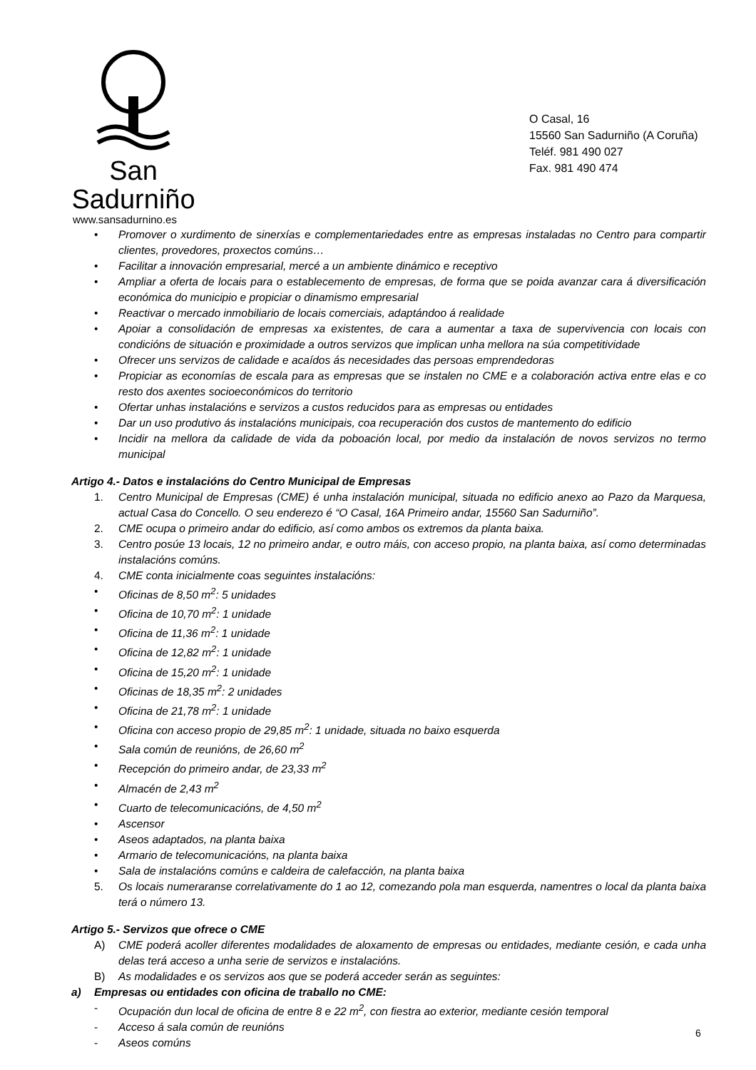San Sadurniño
www.sansadurnino.es
O Casal, 16
15560 San Sadurniño (A Coruña)
Teléf. 981 490 027
Fax. 981 490 474
• Promover o xurdimento de sinerxías e complementariedades entre as empresas instaladas no Centro para compartir clientes, provedores, proxectos comúns…
• Facilitar a innovación empresarial, mercé a un ambiente dinámico e receptivo
• Ampliar a oferta de locais para o establecemento de empresas, de forma que se poida avanzar cara á diversificación económica do municipio e propiciar o dinamismo empresarial
• Reactivar o mercado inmobiliario de locais comerciais, adaptándoo á realidade
• Apoiar a consolidación de empresas xa existentes, de cara a aumentar a taxa de supervivencia con locais con condicións de situación e proximidade a outros servizos que implican unha mellora na súa competitividade
• Ofrecer uns servizos de calidade e acaídos ás necesidades das persoas emprendedoras
• Propiciar as economías de escala para as empresas que se instalen no CME e a colaboración activa entre elas e co resto dos axentes socioeconómicos do territorio
• Ofertar unhas instalacións e servizos a custos reducidos para as empresas ou entidades
• Dar un uso produtivo ás instalacións municipais, coa recuperación dos custos de mantemento do edificio
• Incidir na mellora da calidade de vida da poboación local, por medio da instalación de novos servizos no termo municipal
Artigo 4.- Datos e instalacións do Centro Municipal de Empresas
1. Centro Municipal de Empresas (CME) é unha instalación municipal, situada no edificio anexo ao Pazo da Marquesa, actual Casa do Concello. O seu enderezo é “O Casal, 16A Primeiro andar, 15560 San Sadurniño”.
2. CME ocupa o primeiro andar do edificio, así como ambos os extremos da planta baixa.
3. Centro posúe 13 locais, 12 no primeiro andar, e outro máis, con acceso propio, na planta baixa, así como determinadas instalacións comúns.
4. CME conta inicialmente coas seguintes instalacións:
• Oficinas de 8,50 m<sup>2</sup>: 5 unidades
• Oficina de 10,70 m<sup>2</sup>: 1 unidade
• Oficina de 11,36 m<sup>2</sup>: 1 unidade
• Oficina de 12,82 m<sup>2</sup>: 1 unidade
• Oficina de 15,20 m<sup>2</sup>: 1 unidade
• Oficinas de 18,35 m<sup>2</sup>: 2 unidades
• Oficina de 21,78 m<sup>2</sup>: 1 unidade
• Oficina con acceso propio de 29,85 m<sup>2</sup>: 1 unidade, situada no baixo esquerda
• Sala común de reunións, de 26,60 m<sup>2</sup>
• Recepción do primeiro andar, de 23,33 m<sup>2</sup>
• Almacén de 2,43 m<sup>2</sup>
• Cuarto de telecomunicacións, de 4,50 m<sup>2</sup>
• Ascensor
• Aseos adaptados, na planta baixa
• Armario de telecomunicacións, na planta baixa
• Sala de instalacións comúns e caldeira de calefacción, na planta baixa
5. Os locais numeraranse correlativamente do 1 ao 12, comezando pola man esquerda, namentres o local da planta baixa terá o número 13.
Artigo 5.- Servizos que ofrece o CME
A) CME poderá acoller diferentes modalidades de aloxamento de empresas ou entidades, mediante cesión, e cada unha delas terá acceso a unha serie de servizos e instalacións.
B) As modalidades e os servizos aos que se poderá acceder serán as seguintes:
a) Empresas ou entidades con oficina de traballo no CME:
- Ocupación dun local de oficina de entre 8 e 22 m<sup>2</sup>, con fiestra ao exterior, mediante cesión temporal
- Acceso á sala común de reunións
- Aseos comúns
6